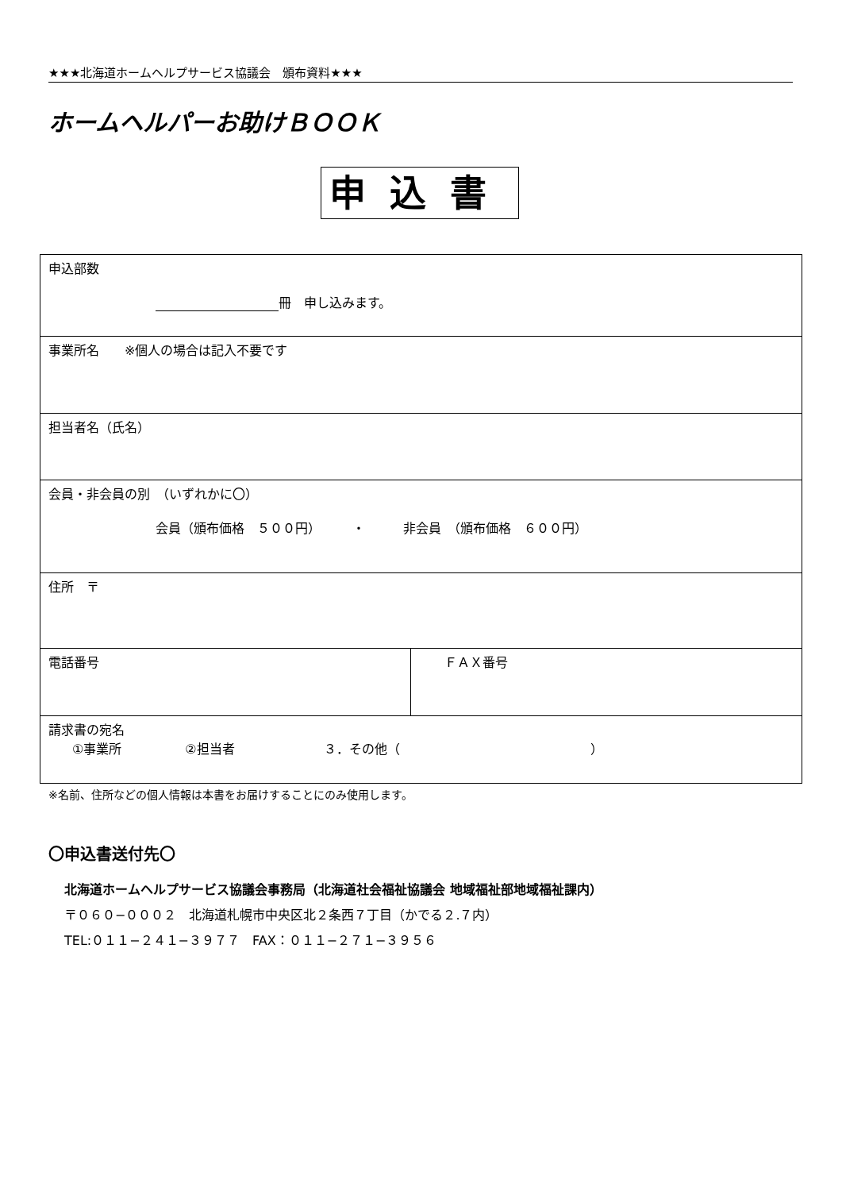★★★北海道ホームヘルプサービス協議会　頒布資料★★★
ホームヘルパーお助けＢＯＯＫ
申込書
| 申込部数 冊 申し込みます。 | |
| 事業所名 ※個人の場合は記入不要です | |
| 担当者名（氏名） | |
| 会員・非会員の別 （いずれかに〇） 会員（頒布価格 ５００円） ・ 非会員 （頒布価格 ６００円） | |
| 住所 〒 | |
| 電話番号 | ＦＡＸ番号 |
| 請求書の宛名 ①事業所 ②担当者 ３．その他（ ） | |
※名前、住所などの個人情報は本書をお届けすることにのみ使用します。
〇申込書送付先〇
北海道ホームヘルプサービス協議会事務局（北海道社会福祉協議会 地域福祉部地域福祉課内）
〒０６０−０００２　北海道札幌市中央区北２条西７丁目（かでる２.７内）
TEL:０１１−２４１−３９７７　FAX：０１１−２７１−３９５６